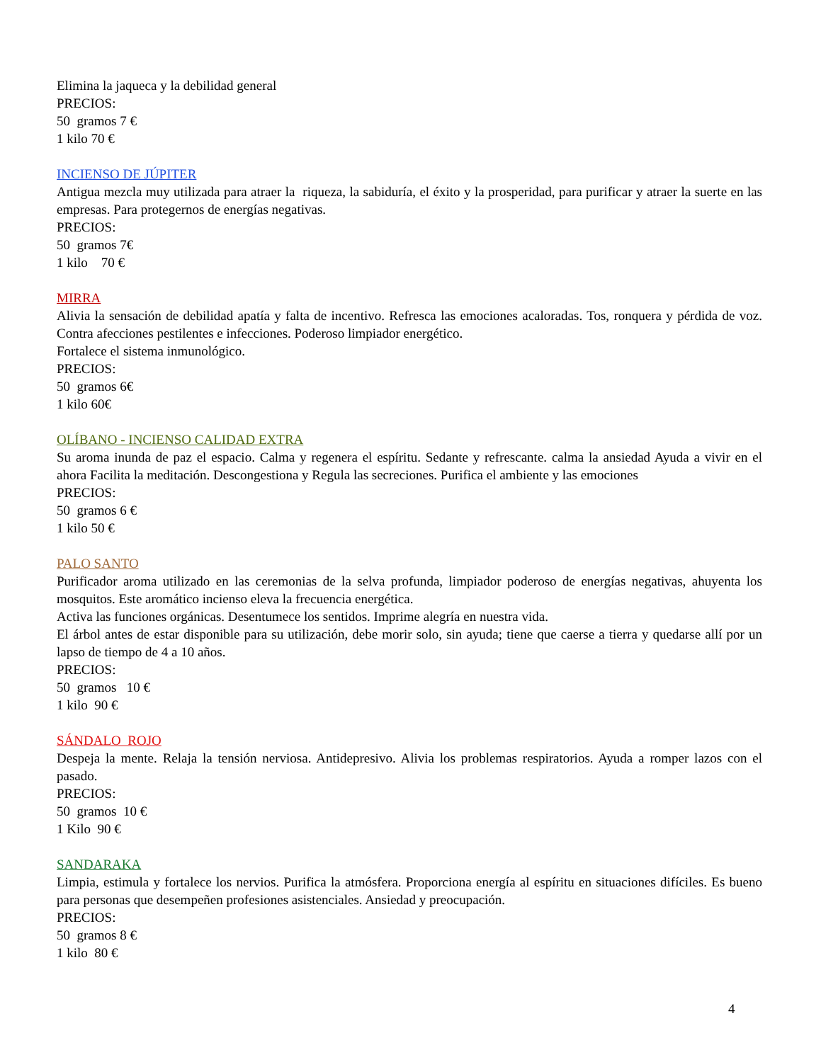Elimina la jaqueca y la debilidad general
PRECIOS:
50 gramos 7 €
1 kilo 70 €
INCIENSO DE JÚPITER
Antigua mezcla muy utilizada para atraer la riqueza, la sabiduría, el éxito y la prosperidad, para purificar y atraer la suerte en las empresas. Para protegernos de energías negativas.
PRECIOS:
50 gramos 7€
1 kilo 70 €
MIRRA
Alivia la sensación de debilidad apatía y falta de incentivo. Refresca las emociones acaloradas. Tos, ronquera y pérdida de voz. Contra afecciones pestilentes e infecciones. Poderoso limpiador energético.
Fortalece el sistema inmunológico.
PRECIOS:
50 gramos 6€
1 kilo 60€
OLÍBANO - INCIENSO CALIDAD EXTRA
Su aroma inunda de paz el espacio. Calma y regenera el espíritu. Sedante y refrescante. calma la ansiedad Ayuda a vivir en el ahora Facilita la meditación. Descongestiona y Regula las secreciones. Purifica el ambiente y las emociones
PRECIOS:
50 gramos 6 €
1 kilo 50 €
PALO SANTO
Purificador aroma utilizado en las ceremonias de la selva profunda, limpiador poderoso de energías negativas, ahuyenta los mosquitos. Este aromático incienso eleva la frecuencia energética.
Activa las funciones orgánicas. Desentumece los sentidos. Imprime alegría en nuestra vida.
El árbol antes de estar disponible para su utilización, debe morir solo, sin ayuda; tiene que caerse a tierra y quedarse allí por un lapso de tiempo de 4 a 10 años.
PRECIOS:
50 gramos 10 €
1 kilo 90 €
SÁNDALO ROJO
Despeja la mente. Relaja la tensión nerviosa. Antidepresivo. Alivia los problemas respiratorios. Ayuda a romper lazos con el pasado.
PRECIOS:
50 gramos 10 €
1 Kilo 90 €
SANDARAKA
Limpia, estimula y fortalece los nervios. Purifica la atmósfera. Proporciona energía al espíritu en situaciones difíciles. Es bueno para personas que desempeñen profesiones asistenciales. Ansiedad y preocupación.
PRECIOS:
50 gramos 8 €
1 kilo 80 €
4